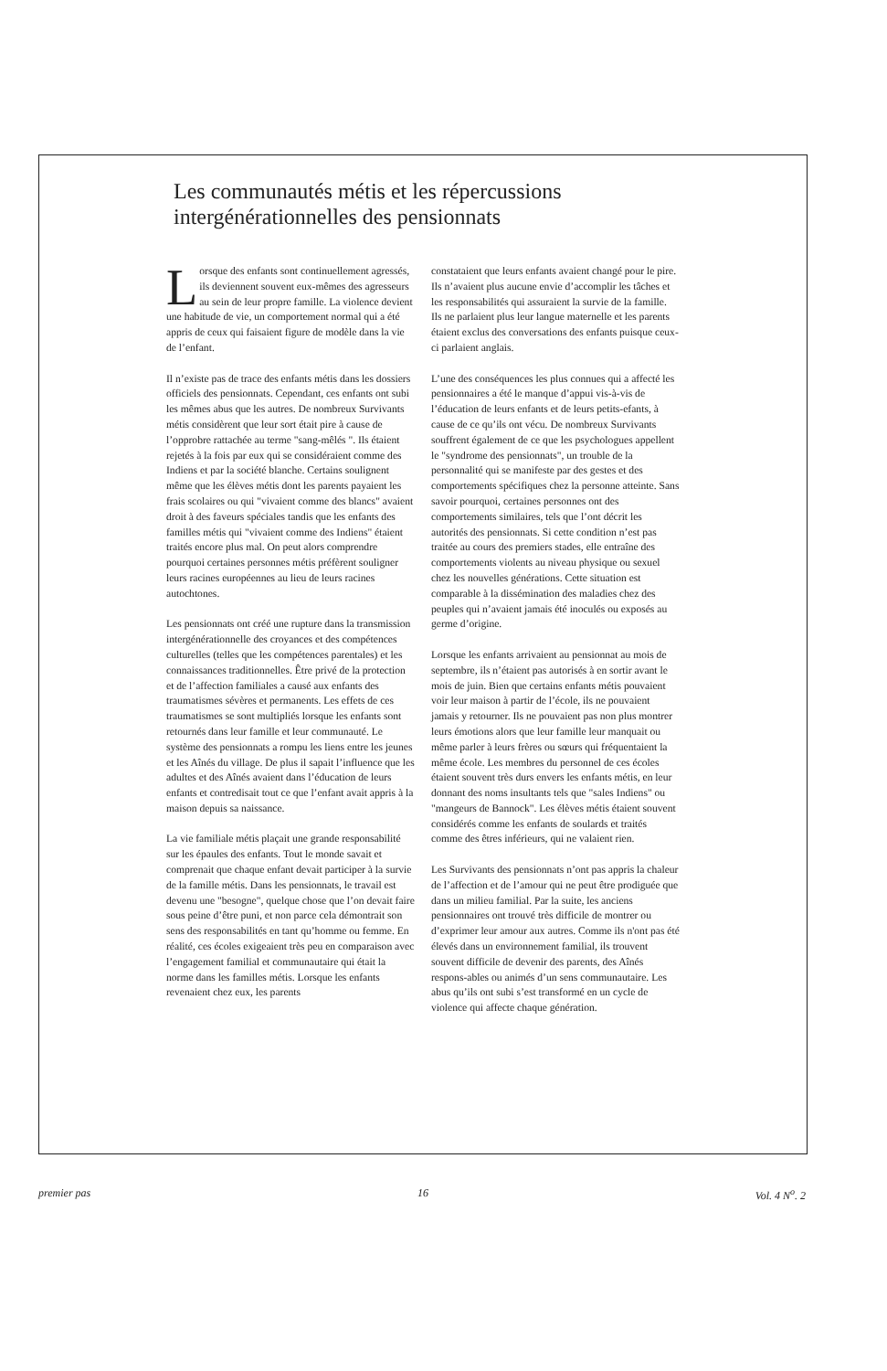Les communautés métis et les répercussions intergénérationnelles des pensionnats
Lorsque des enfants sont continuellement agressés, ils deviennent souvent eux-mêmes des agresseurs au sein de leur propre famille. La violence devient une habitude de vie, un comportement normal qui a été appris de ceux qui faisaient figure de modèle dans la vie de l’enfant.
Il n’existe pas de trace des enfants métis dans les dossiers officiels des pensionnats. Cependant, ces enfants ont subi les mêmes abus que les autres. De nombreux Survivants métis considèrent que leur sort était pire à cause de l’opprobre rattachée au terme "sang-mêlés ". Ils étaient rejetés à la fois par eux qui se considéraient comme des Indiens et par la société blanche. Certains soulignent même que les élèves métis dont les parents payaient les frais scolaires ou qui "vivaient comme des blancs" avaient droit à des faveurs spéciales tandis que les enfants des familles métis qui "vivaient comme des Indiens" étaient traités encore plus mal. On peut alors comprendre pourquoi certaines personnes métis préfèrent souligner leurs racines européennes au lieu de leurs racines autochtones.
Les pensionnats ont créé une rupture dans la transmission intergénérationnelle des croyances et des compétences culturelles (telles que les compétences parentales) et les connaissances traditionnelles. Être privé de la protection et de l’affection familiales a causé aux enfants des traumatismes sévères et permanents. Les effets de ces traumatismes se sont multipliés lorsque les enfants sont retournés dans leur famille et leur communauté. Le système des pensionnats a rompu les liens entre les jeunes et les Aînés du village. De plus il sapait l’influence que les adultes et des Aînés avaient dans l’éducation de leurs enfants et contredisait tout ce que l’enfant avait appris à la maison depuis sa naissance.
La vie familiale métis plaçait une grande responsabilité sur les épaules des enfants. Tout le monde savait et comprenait que chaque enfant devait participer à la survie de la famille métis. Dans les pensionnats, le travail est devenu une "besogne", quelque chose que l’on devait faire sous peine d’être puni, et non parce cela démontrait son sens des responsabilités en tant qu’homme ou femme. En réalité, ces écoles exigeaient très peu en comparaison avec l’engagement familial et communautaire qui était la norme dans les familles métis. Lorsque les enfants revenaient chez eux, les parents
constataient que leurs enfants avaient changé pour le pire. Ils n’avaient plus aucune envie d’accomplir les tâches et les responsabilités qui assuraient la survie de la famille. Ils ne parlaient plus leur langue maternelle et les parents étaient exclus des conversations des enfants puisque ceux-ci parlaient anglais.
L’une des conséquences les plus connues qui a affecté les pensionnaires a été le manque d’appui vis-à-vis de l’éducation de leurs enfants et de leurs petits-efants, à cause de ce qu’ils ont vécu. De nombreux Survivants souffrent également de ce que les psychologues appellent le "syndrome des pensionnats", un trouble de la personnalité qui se manifeste par des gestes et des comportements spécifiques chez la personne atteinte. Sans savoir pourquoi, certaines personnes ont des comportements similaires, tels que l’ont décrit les autorités des pensionnats. Si cette condition n’est pas traitée au cours des premiers stades, elle entraîne des comportements violents au niveau physique ou sexuel chez les nouvelles générations. Cette situation est comparable à la dissémination des maladies chez des peuples qui n’avaient jamais été inoculés ou exposés au germe d’origine.
Lorsque les enfants arrivaient au pensionnat au mois de septembre, ils n’étaient pas autorisés à en sortir avant le mois de juin. Bien que certains enfants métis pouvaient voir leur maison à partir de l’école, ils ne pouvaient jamais y retourner. Ils ne pouvaient pas non plus montrer leurs émotions alors que leur famille leur manquait ou même parler à leurs frères ou sœurs qui fréquentaient la même école. Les membres du personnel de ces écoles étaient souvent très durs envers les enfants métis, en leur donnant des noms insultants tels que "sales Indiens" ou "mangeurs de Bannock". Les élèves métis étaient souvent considérés comme les enfants de soulards et traités comme des êtres inférieurs, qui ne valaient rien.
Les Survivants des pensionnats n’ont pas appris la chaleur de l’affection et de l’amour qui ne peut être prodiguée que dans un milieu familial. Par la suite, les anciens pensionnaires ont trouvé très difficile de montrer ou d’exprimer leur amour aux autres. Comme ils n'ont pas été élevés dans un environnement familial, ils trouvent souvent difficile de devenir des parents, des Aînés respons-ables ou animés d’un sens communautaire. Les abus qu’ils ont subi s’est transformé en un cycle de violence qui affecte chaque génération.
premier pas 16 Vol. 4 N<sup>o</sup>. 2